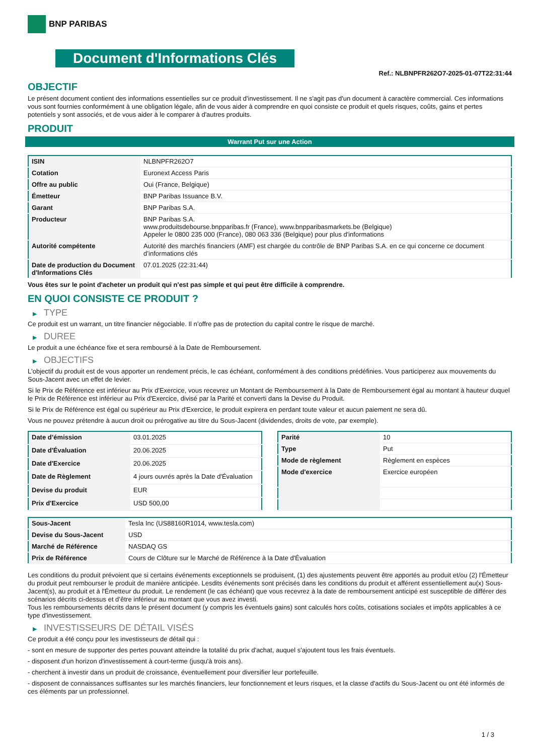BNP PARIBAS
Document d'Informations Clés
Ref.: NLBNPFR262O7-2025-01-07T22:31:44
OBJECTIF
Le présent document contient des informations essentielles sur ce produit d'investissement. Il ne s'agit pas d'un document à caractère commercial. Ces informations vous sont fournies conformément à une obligation légale, afin de vous aider à comprendre en quoi consiste ce produit et quels risques, coûts, gains et pertes potentiels y sont associés, et de vous aider à le comparer à d'autres produits.
PRODUIT
Warrant Put sur une Action
| ISIN | NLBNPFR262O7 |
| Cotation | Euronext Access Paris |
| Offre au public | Oui (France, Belgique) |
| Émetteur | BNP Paribas Issuance B.V. |
| Garant | BNP Paribas S.A. |
| Producteur | BNP Paribas S.A. www.produitsdebourse.bnpparibas.fr (France), www.bnpparibasmarkets.be (Belgique) Appeler le 0800 235 000 (France), 080 063 336 (Belgique) pour plus d'informations |
| Autorité compétente | Autorité des marchés financiers (AMF) est chargée du contrôle de BNP Paribas S.A. en ce qui concerne ce document d’informations clés |
| Date de production du Document d'Informations Clés | 07.01.2025 (22:31:44) |
Vous êtes sur le point d'acheter un produit qui n'est pas simple et qui peut être difficile à comprendre.
EN QUOI CONSISTE CE PRODUIT ?
▶ TYPE
Ce produit est un warrant, un titre financier négociable. Il n’offre pas de protection du capital contre le risque de marché.
▶ DUREE
Le produit a une échéance fixe et sera remboursé à la Date de Remboursement.
▶ OBJECTIFS
L'objectif du produit est de vous apporter un rendement précis, le cas échéant, conformément à des conditions prédéfinies. Vous participerez aux mouvements du Sous-Jacent avec un effet de levier.
Si le Prix de Référence est inférieur au Prix d'Exercice, vous recevrez un Montant de Remboursement à la Date de Remboursement égal au montant à hauteur duquel le Prix de Référence est inférieur au Prix d'Exercice, divisé par la Parité et converti dans la Devise du Produit.
Si le Prix de Référence est égal ou supérieur au Prix d'Exercice, le produit expirera en perdant toute valeur et aucun paiement ne sera dû.
Vous ne pouvez prétendre à aucun droit ou prérogative au titre du Sous-Jacent (dividendes, droits de vote, par exemple).
| Date d’émission | 03.01.2025 |
| Date d'Évaluation | 20.06.2025 |
| Date d'Exercice | 20.06.2025 |
| Date de Règlement | 4 jours ouvrés après la Date d'Évaluation |
| Devise du produit | EUR |
| Prix d'Exercice | USD 500,00 |
| Parité | 10 |
| Type | Put |
| Mode de règlement | Règlement en espèces |
| Mode d'exercice | Exercice européen |
| Sous-Jacent | Tesla Inc (US88160R1014, www.tesla.com) |
| Devise du Sous-Jacent | USD |
| Marché de Référence | NASDAQ GS |
| Prix de Référence | Cours de Clôture sur le Marché de Référence à la Date d'Évaluation |
Les conditions du produit prévoient que si certains événements exceptionnels se produisent, (1) des ajustements peuvent être apportés au produit et/ou (2) l'Émetteur du produit peut rembourser le produit de manière anticipée. Lesdits événements sont précisés dans les conditions du produit et afférent essentiellement au(x) Sous-Jacent(s), au produit et à l'Émetteur du produit. Le rendement (le cas échéant) que vous recevrez à la date de remboursement anticipé est susceptible de différer des scénarios décrits ci-dessus et d’être inférieur au montant que vous avez investi.
Tous les remboursements décrits dans le présent document (y compris les éventuels gains) sont calculés hors coûts, cotisations sociales et impôts applicables à ce type d'investissement.
▶ INVESTISSEURS DE DÉTAIL VISÉS
Ce produit a été conçu pour les investisseurs de détail qui :
- sont en mesure de supporter des pertes pouvant atteindre la totalité du prix d'achat, auquel s'ajoutent tous les frais éventuels.
- disposent d'un horizon d'investissement à court-terme (jusqu'à trois ans).
- cherchent à investir dans un produit de croissance, éventuellement pour diversifier leur portefeuille.
- disposent de connaissances suffisantes sur les marchés financiers, leur fonctionnement et leurs risques, et la classe d'actifs du Sous-Jacent ou ont été informés de ces éléments par un professionnel.
1 / 3